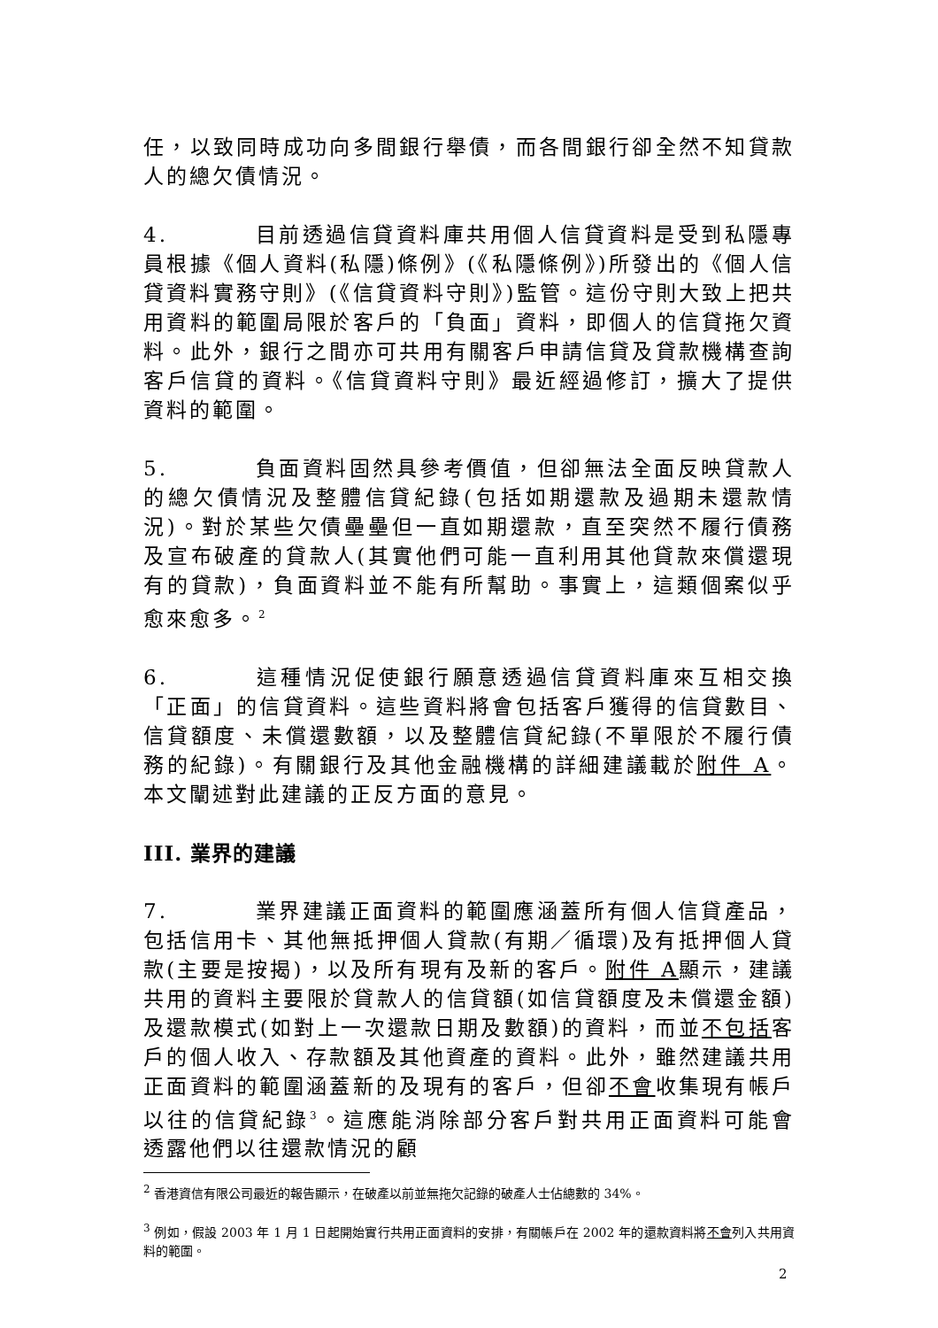任，以致同時成功向多間銀行舉債，而各間銀行卻全然不知貸款人的總欠債情況。
4. 目前透過信貸資料庫共用個人信貸資料是受到私隱專員根據《個人資料(私隱)條例》(《私隱條例》)所發出的《個人信貸資料實務守則》(《信貸資料守則》)監管。這份守則大致上把共用資料的範圍局限於客戶的「負面」資料，即個人的信貸拖欠資料。此外，銀行之間亦可共用有關客戶申請信貸及貸款機構查詢客戶信貸的資料。《信貸資料守則》最近經過修訂，擴大了提供資料的範圍。
5. 負面資料固然具參考價值，但卻無法全面反映貸款人的總欠債情況及整體信貸紀錄(包括如期還款及過期未還款情況)。對於某些欠債壘壘但一直如期還款，直至突然不履行債務及宣布破產的貸款人(其實他們可能一直利用其他貸款來償還現有的貸款)，負面資料並不能有所幫助。事實上，這類個案似乎愈來愈多。<sup>2</sup>
6. 這種情況促使銀行願意透過信貸資料庫來互相交換「正面」的信貸資料。這些資料將會包括客戶獲得的信貸數目、信貸額度、未償還數額，以及整體信貸紀錄(不單限於不履行債務的紀錄)。有關銀行及其他金融機構的詳細建議載於附件 A。本文闡述對此建議的正反方面的意見。
III. 業界的建議
7. 業界建議正面資料的範圍應涵蓋所有個人信貸產品，包括信用卡、其他無抵押個人貸款(有期／循環)及有抵押個人貸款(主要是按揭)，以及所有現有及新的客戶。附件 A顯示，建議共用的資料主要限於貸款人的信貸額(如信貸額度及未償還金額)及還款模式(如對上一次還款日期及數額)的資料，而並不包括客戶的個人收入、存款額及其他資產的資料。此外，雖然建議共用正面資料的範圍涵蓋新的及現有的客戶，但卻不會收集現有帳戶以往的信貸紀錄<sup>3</sup>。這應能消除部分客戶對共用正面資料可能會透露他們以往還款情況的顧
<sup>2</sup> 香港資信有限公司最近的報告顯示，在破產以前並無拖欠記錄的破產人士佔總數的 34%。
<sup>3</sup> 例如，假設 2003 年 1 月 1 日起開始實行共用正面資料的安排，有關帳戶在 2002 年的還款資料將不會列入共用資料的範圍。
2